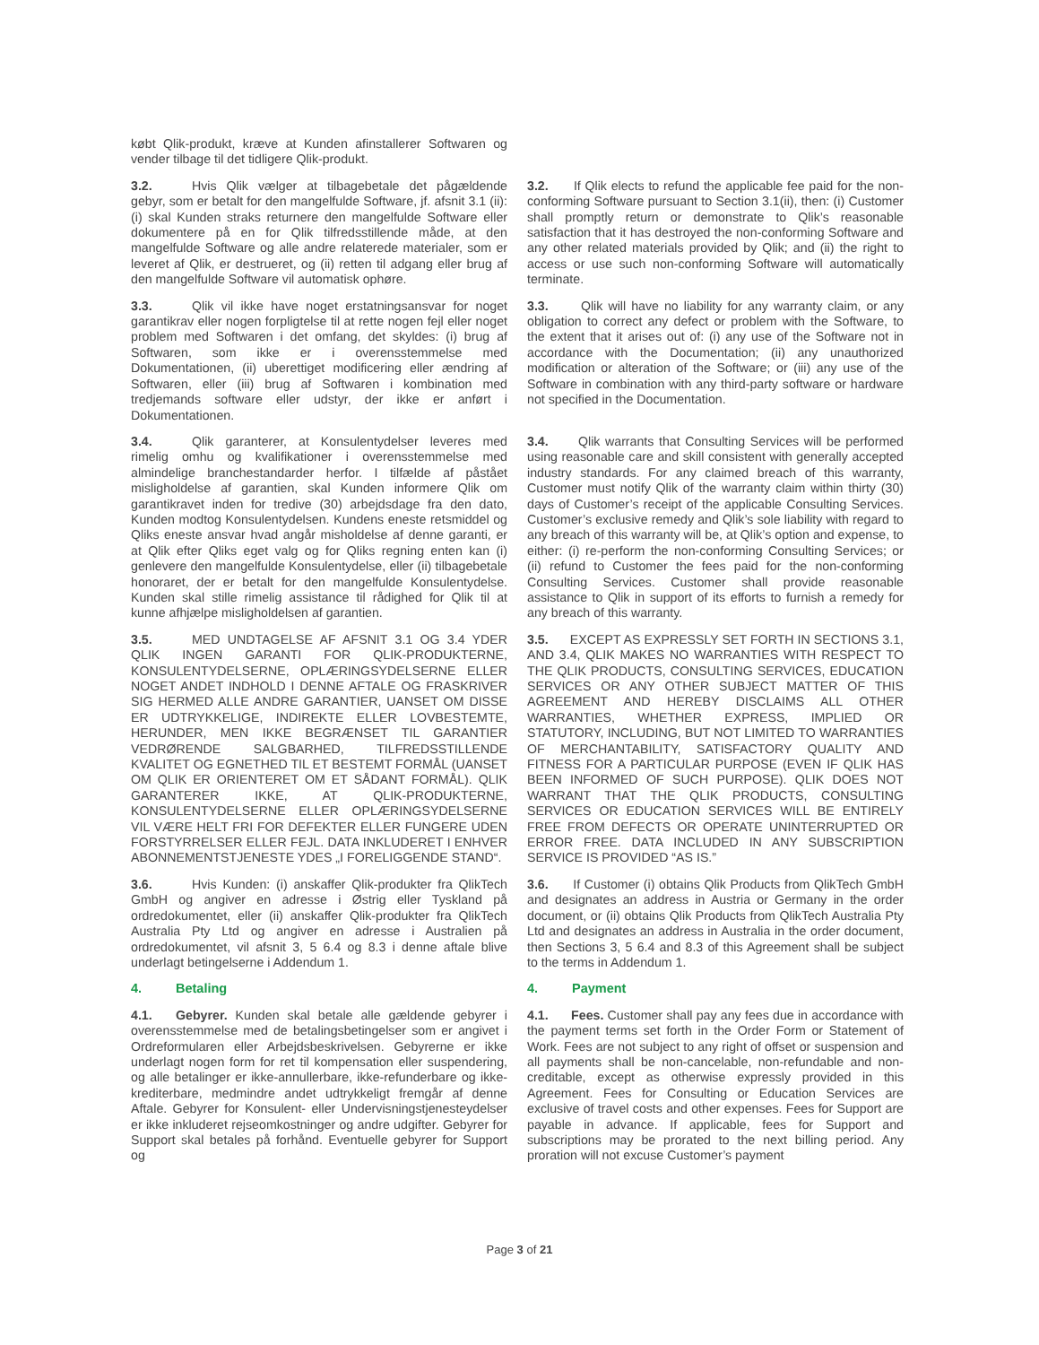købt Qlik-produkt, kræve at Kunden afinstallerer Softwaren og vender tilbage til det tidligere Qlik-produkt.
3.2. Hvis Qlik vælger at tilbagebetale det pågældende gebyr, som er betalt for den mangelfulde Software, jf. afsnit 3.1 (ii): (i) skal Kunden straks returnere den mangelfulde Software eller dokumentere på en for Qlik tilfredsstillende måde, at den mangelfulde Software og alle andre relaterede materialer, som er leveret af Qlik, er destrueret, og (ii) retten til adgang eller brug af den mangelfulde Software vil automatisk ophøre.
3.2. If Qlik elects to refund the applicable fee paid for the non-conforming Software pursuant to Section 3.1(ii), then: (i) Customer shall promptly return or demonstrate to Qlik’s reasonable satisfaction that it has destroyed the non-conforming Software and any other related materials provided by Qlik; and (ii) the right to access or use such non-conforming Software will automatically terminate.
3.3. Qlik vil ikke have noget erstatningsansvar for noget garantikrav eller nogen forpligtelse til at rette nogen fejl eller noget problem med Softwaren i det omfang, det skyldes: (i) brug af Softwaren, som ikke er i overensstemmelse med Dokumentationen, (ii) uberettiget modificering eller ændring af Softwaren, eller (iii) brug af Softwaren i kombination med tredjemands software eller udstyr, der ikke er anført i Dokumentationen.
3.3. Qlik will have no liability for any warranty claim, or any obligation to correct any defect or problem with the Software, to the extent that it arises out of: (i) any use of the Software not in accordance with the Documentation; (ii) any unauthorized modification or alteration of the Software; or (iii) any use of the Software in combination with any third-party software or hardware not specified in the Documentation.
3.4. Qlik garanterer, at Konsulentydelser leveres med rimelig omhu og kvalifikationer i overensstemmelse med almindelige branchestandarder herfor. I tilfælde af påstået misligholdelse af garantien, skal Kunden informere Qlik om garantikravet inden for tredive (30) arbejdsdage fra den dato, Kunden modtog Konsulentydelsen. Kundens eneste retsmiddel og Qliks eneste ansvar hvad angår misholdelse af denne garanti, er at Qlik efter Qliks eget valg og for Qliks regning enten kan (i) genlevere den mangelfulde Konsulentydelse, eller (ii) tilbagebetale honoraret, der er betalt for den mangelfulde Konsulentydelse. Kunden skal stille rimelig assistance til rådighed for Qlik til at kunne afhjælpe misligholdelsen af garantien.
3.4. Qlik warrants that Consulting Services will be performed using reasonable care and skill consistent with generally accepted industry standards. For any claimed breach of this warranty, Customer must notify Qlik of the warranty claim within thirty (30) days of Customer’s receipt of the applicable Consulting Services. Customer’s exclusive remedy and Qlik’s sole liability with regard to any breach of this warranty will be, at Qlik’s option and expense, to either: (i) re-perform the non-conforming Consulting Services; or (ii) refund to Customer the fees paid for the non-conforming Consulting Services. Customer shall provide reasonable assistance to Qlik in support of its efforts to furnish a remedy for any breach of this warranty.
3.5. MED UNDTAGELSE AF AFSNIT 3.1 OG 3.4 YDER QLIK INGEN GARANTI FOR QLIK-PRODUKTERNE, KONSULENTYDELSERNE, OPLÆRINGSYDELSERNE ELLER NOGET ANDET INDHOLD I DENNE AFTALE OG FRASKRIVER SIG HERMED ALLE ANDRE GARANTIER, UANSET OM DISSE ER UDTRYKKELIGE, INDIREKTE ELLER LOVBESTEMTE, HERUNDER, MEN IKKE BEGRÆNSET TIL GARANTIER VEDRØRENDE SALGBARHED, TILFREDSSTILLENDE KVALITET OG EGNETHED TIL ET BESTEMT FORMÅL (UANSET OM QLIK ER ORIENTERET OM ET SÅDANT FORMÅL). QLIK GARANTERER IKKE, AT QLIK-PRODUKTERNE, KONSULENTYDELSERNE ELLER OPLÆRINGSYDELSERNE VIL VÆRE HELT FRI FOR DEFEKTER ELLER FUNGERE UDEN FORSTYRRELSER ELLER FEJL. DATA INKLUDERET I ENHVER ABONNEMENTSTJENESTE YDES „I FORELIGGENDE STAND“.
3.5. EXCEPT AS EXPRESSLY SET FORTH IN SECTIONS 3.1, AND 3.4, QLIK MAKES NO WARRANTIES WITH RESPECT TO THE QLIK PRODUCTS, CONSULTING SERVICES, EDUCATION SERVICES OR ANY OTHER SUBJECT MATTER OF THIS AGREEMENT AND HEREBY DISCLAIMS ALL OTHER WARRANTIES, WHETHER EXPRESS, IMPLIED OR STATUTORY, INCLUDING, BUT NOT LIMITED TO WARRANTIES OF MERCHANTABILITY, SATISFACTORY QUALITY AND FITNESS FOR A PARTICULAR PURPOSE (EVEN IF QLIK HAS BEEN INFORMED OF SUCH PURPOSE). QLIK DOES NOT WARRANT THAT THE QLIK PRODUCTS, CONSULTING SERVICES OR EDUCATION SERVICES WILL BE ENTIRELY FREE FROM DEFECTS OR OPERATE UNINTERRUPTED OR ERROR FREE. DATA INCLUDED IN ANY SUBSCRIPTION SERVICE IS PROVIDED “AS IS.”
3.6. Hvis Kunden: (i) anskaffer Qlik-produkter fra QlikTech GmbH og angiver en adresse i Østrig eller Tyskland på ordredokumentet, eller (ii) anskaffer Qlik-produkter fra QlikTech Australia Pty Ltd og angiver en adresse i Australien på ordredokumentet, vil afsnit 3, 5 6.4 og 8.3 i denne aftale blive underlagt betingelserne i Addendum 1.
3.6. If Customer (i) obtains Qlik Products from QlikTech GmbH and designates an address in Austria or Germany in the order document, or (ii) obtains Qlik Products from QlikTech Australia Pty Ltd and designates an address in Australia in the order document, then Sections 3, 5 6.4 and 8.3 of this Agreement shall be subject to the terms in Addendum 1.
4. Betaling 4. Payment
4.1. Gebyrer. Kunden skal betale alle gældende gebyrer i overensstemmelse med de betalingsbetingelser som er angivet i Ordreformularen eller Arbejdsbeskrivelsen. Gebyrerne er ikke underlagt nogen form for ret til kompensation eller suspendering, og alle betalinger er ikke-annullerbare, ikke-refunderbare og ikke-krediterbare, medmindre andet udtrykkeligt fremgår af denne Aftale. Gebyrer for Konsulent- eller Undervisningstjenesteydelser er ikke inkluderet rejseomkostninger og andre udgifter. Gebyrer for Support skal betales på forhånd. Eventuelle gebyrer for Support og
4.1. Fees. Customer shall pay any fees due in accordance with the payment terms set forth in the Order Form or Statement of Work. Fees are not subject to any right of offset or suspension and all payments shall be non-cancelable, non-refundable and non-creditable, except as otherwise expressly provided in this Agreement. Fees for Consulting or Education Services are exclusive of travel costs and other expenses. Fees for Support are payable in advance. If applicable, fees for Support and subscriptions may be prorated to the next billing period. Any proration will not excuse Customer’s payment
Page 3 of 21